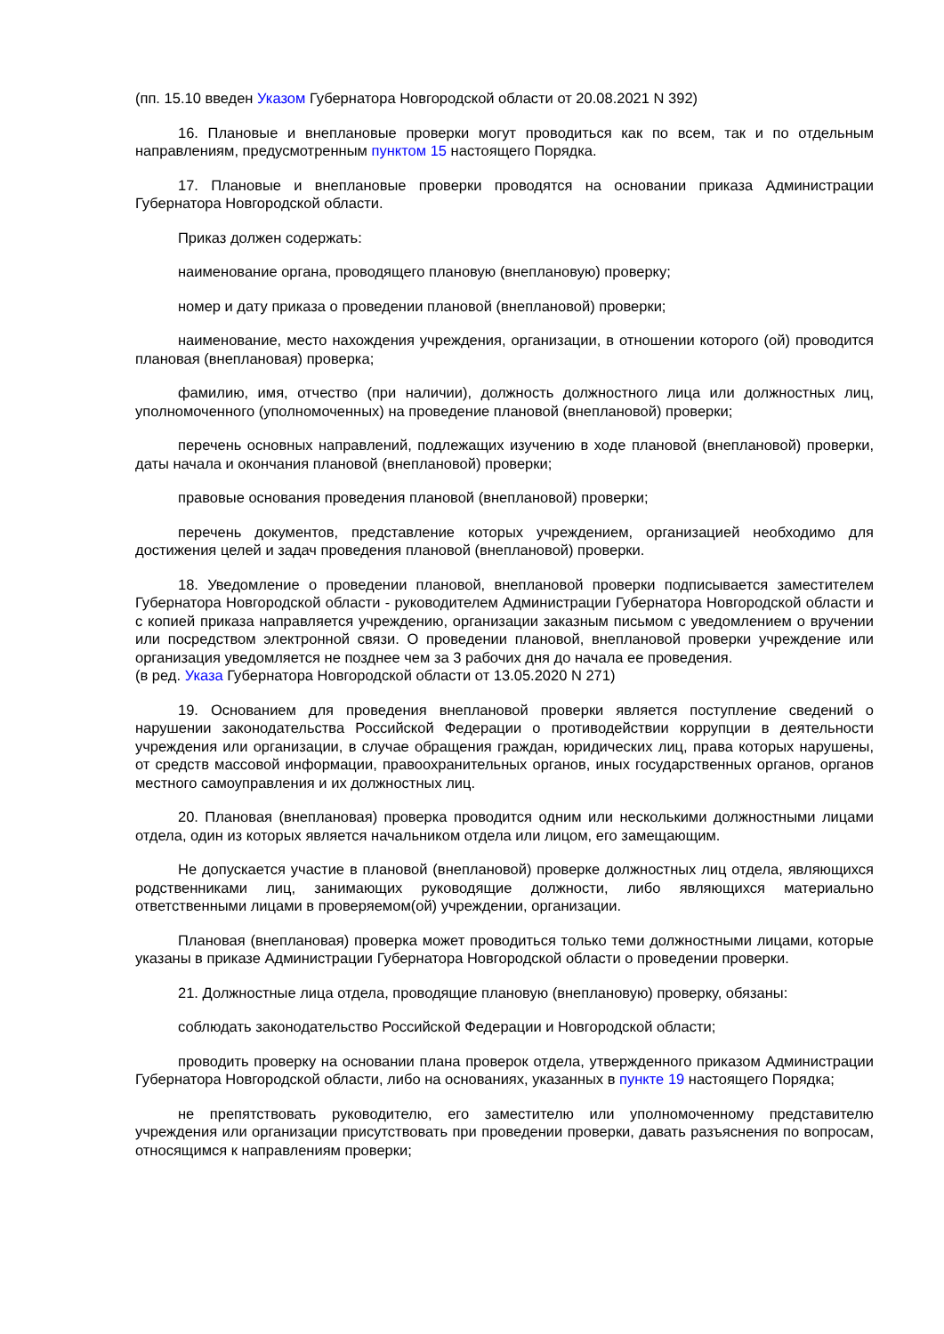(пп. 15.10 введен Указом Губернатора Новгородской области от 20.08.2021 N 392)
16. Плановые и внеплановые проверки могут проводиться как по всем, так и по отдельным направлениям, предусмотренным пунктом 15 настоящего Порядка.
17. Плановые и внеплановые проверки проводятся на основании приказа Администрации Губернатора Новгородской области.
Приказ должен содержать:
наименование органа, проводящего плановую (внеплановую) проверку;
номер и дату приказа о проведении плановой (внеплановой) проверки;
наименование, место нахождения учреждения, организации, в отношении которого (ой) проводится плановая (внеплановая) проверка;
фамилию, имя, отчество (при наличии), должность должностного лица или должностных лиц, уполномоченного (уполномоченных) на проведение плановой (внеплановой) проверки;
перечень основных направлений, подлежащих изучению в ходе плановой (внеплановой) проверки, даты начала и окончания плановой (внеплановой) проверки;
правовые основания проведения плановой (внеплановой) проверки;
перечень документов, представление которых учреждением, организацией необходимо для достижения целей и задач проведения плановой (внеплановой) проверки.
18. Уведомление о проведении плановой, внеплановой проверки подписывается заместителем Губернатора Новгородской области - руководителем Администрации Губернатора Новгородской области и с копией приказа направляется учреждению, организации заказным письмом с уведомлением о вручении или посредством электронной связи. О проведении плановой, внеплановой проверки учреждение или организация уведомляется не позднее чем за 3 рабочих дня до начала ее проведения.
(в ред. Указа Губернатора Новгородской области от 13.05.2020 N 271)
19. Основанием для проведения внеплановой проверки является поступление сведений о нарушении законодательства Российской Федерации о противодействии коррупции в деятельности учреждения или организации, в случае обращения граждан, юридических лиц, права которых нарушены, от средств массовой информации, правоохранительных органов, иных государственных органов, органов местного самоуправления и их должностных лиц.
20. Плановая (внеплановая) проверка проводится одним или несколькими должностными лицами отдела, один из которых является начальником отдела или лицом, его замещающим.
Не допускается участие в плановой (внеплановой) проверке должностных лиц отдела, являющихся родственниками лиц, занимающих руководящие должности, либо являющихся материально ответственными лицами в проверяемом(ой) учреждении, организации.
Плановая (внеплановая) проверка может проводиться только теми должностными лицами, которые указаны в приказе Администрации Губернатора Новгородской области о проведении проверки.
21. Должностные лица отдела, проводящие плановую (внеплановую) проверку, обязаны:
соблюдать законодательство Российской Федерации и Новгородской области;
проводить проверку на основании плана проверок отдела, утвержденного приказом Администрации Губернатора Новгородской области, либо на основаниях, указанных в пункте 19 настоящего Порядка;
не препятствовать руководителю, его заместителю или уполномоченному представителю учреждения или организации присутствовать при проведении проверки, давать разъяснения по вопросам, относящимся к направлениям проверки;